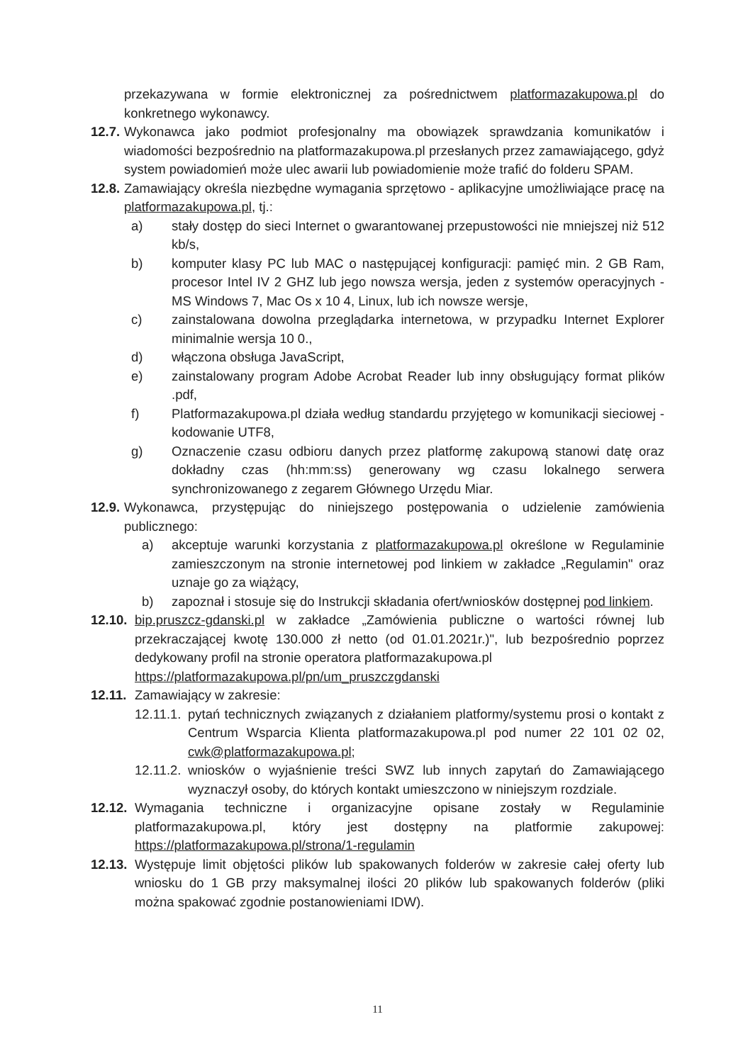przekazywana w formie elektronicznej za pośrednictwem platformazakupowa.pl do konkretnego wykonawcy.
12.7. Wykonawca jako podmiot profesjonalny ma obowiązek sprawdzania komunikatów i wiadomości bezpośrednio na platformazakupowa.pl przesłanych przez zamawiającego, gdyż system powiadomień może ulec awarii lub powiadomienie może trafić do folderu SPAM.
12.8. Zamawiający określa niezbędne wymagania sprzętowo - aplikacyjne umożliwiające pracę na platformazakupowa.pl, tj.:
a) stały dostęp do sieci Internet o gwarantowanej przepustowości nie mniejszej niż 512 kb/s,
b) komputer klasy PC lub MAC o następującej konfiguracji: pamięć min. 2 GB Ram, procesor Intel IV 2 GHZ lub jego nowsza wersja, jeden z systemów operacyjnych - MS Windows 7, Mac Os x 10 4, Linux, lub ich nowsze wersje,
c) zainstalowana dowolna przeglądarka internetowa, w przypadku Internet Explorer minimalnie wersja 10 0.,
d) włączona obsługa JavaScript,
e) zainstalowany program Adobe Acrobat Reader lub inny obsługujący format plików .pdf,
f) Platformazakupowa.pl działa według standardu przyjętego w komunikacji sieciowej - kodowanie UTF8,
g) Oznaczenie czasu odbioru danych przez platformę zakupową stanowi datę oraz dokładny czas (hh:mm:ss) generowany wg czasu lokalnego serwera synchronizowanego z zegarem Głównego Urzędu Miar.
12.9. Wykonawca, przystępując do niniejszego postępowania o udzielenie zamówienia publicznego:
a) akceptuje warunki korzystania z platformazakupowa.pl określone w Regulaminie zamieszczonym na stronie internetowej pod linkiem w zakładce „Regulamin" oraz uznaje go za wiążący,
b) zapoznał i stosuje się do Instrukcji składania ofert/wniosków dostępnej pod linkiem.
12.10. bip.pruszcz-gdanski.pl w zakładce „Zamówienia publiczne o wartości równej lub przekraczającej kwotę 130.000 zł netto (od 01.01.2021r.)", lub bezpośrednio poprzez dedykowany profil na stronie operatora platformazakupowa.pl
https://platformazakupowa.pl/pn/um_pruszczgdanski
12.11. Zamawiający w zakresie:
12.11.1. pytań technicznych związanych z działaniem platformy/systemu prosi o kontakt z Centrum Wsparcia Klienta platformazakupowa.pl pod numer 22 101 02 02, cwk@platformazakupowa.pl;
12.11.2. wniosków o wyjaśnienie treści SWZ lub innych zapytań do Zamawiającego wyznaczył osoby, do których kontakt umieszczono w niniejszym rozdziale.
12.12. Wymagania techniczne i organizacyjne opisane zostały w Regulaminie platformazakupowa.pl, który jest dostępny na platformie zakupowej: https://platformazakupowa.pl/strona/1-regulamin
12.13. Występuje limit objętości plików lub spakowanych folderów w zakresie całej oferty lub wniosku do 1 GB przy maksymalnej ilości 20 plików lub spakowanych folderów (pliki można spakować zgodnie postanowieniami IDW).
11